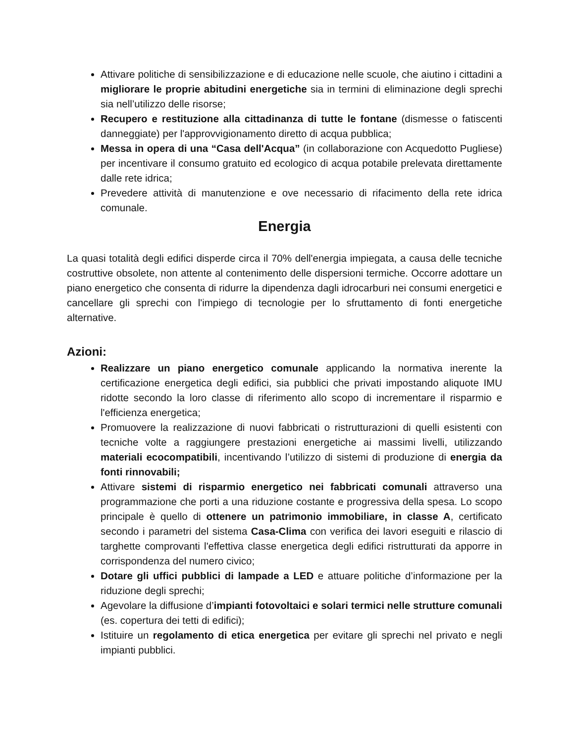Attivare politiche di sensibilizzazione e di educazione nelle scuole, che aiutino i cittadini a migliorare le proprie abitudini energetiche sia in termini di eliminazione degli sprechi sia nell’utilizzo delle risorse;
Recupero e restituzione alla cittadinanza di tutte le fontane (dismesse o fatiscenti danneggiate) per l'approvvigionamento diretto di acqua pubblica;
Messa in opera di una “Casa dell'Acqua” (in collaborazione con Acquedotto Pugliese) per incentivare il consumo gratuito ed ecologico di acqua potabile prelevata direttamente dalle rete idrica;
Prevedere attività di manutenzione e ove necessario di rifacimento della rete idrica comunale.
Energia
La quasi totalità degli edifici disperde circa il 70% dell'energia impiegata, a causa delle tecniche costruttive obsolete, non attente al contenimento delle dispersioni termiche. Occorre adottare un piano energetico che consenta di ridurre la dipendenza dagli idrocarburi nei consumi energetici e cancellare gli sprechi con l'impiego di tecnologie per lo sfruttamento di fonti energetiche alternative.
Azioni:
Realizzare un piano energetico comunale applicando la normativa inerente la certificazione energetica degli edifici, sia pubblici che privati impostando aliquote IMU ridotte secondo la loro classe di riferimento allo scopo di incrementare il risparmio e l'efficienza energetica;
Promuovere la realizzazione di nuovi fabbricati o ristrutturazioni di quelli esistenti con tecniche volte a raggiungere prestazioni energetiche ai massimi livelli, utilizzando materiali ecocompatibili, incentivando l’utilizzo di sistemi di produzione di energia da fonti rinnovabili;
Attivare sistemi di risparmio energetico nei fabbricati comunali attraverso una programmazione che porti a una riduzione costante e progressiva della spesa. Lo scopo principale è quello di ottenere un patrimonio immobiliare, in classe A, certificato secondo i parametri del sistema Casa-Clima con verifica dei lavori eseguiti e rilascio di targhette comprovanti l'effettiva classe energetica degli edifici ristrutturati da apporre in corrispondenza del numero civico;
Dotare gli uffici pubblici di lampade a LED e attuare politiche d’informazione per la riduzione degli sprechi;
Agevolare la diffusione d’impianti fotovoltaici e solari termici nelle strutture comunali (es. copertura dei tetti di edifici);
Istituire un regolamento di etica energetica per evitare gli sprechi nel privato e negli impianti pubblici.